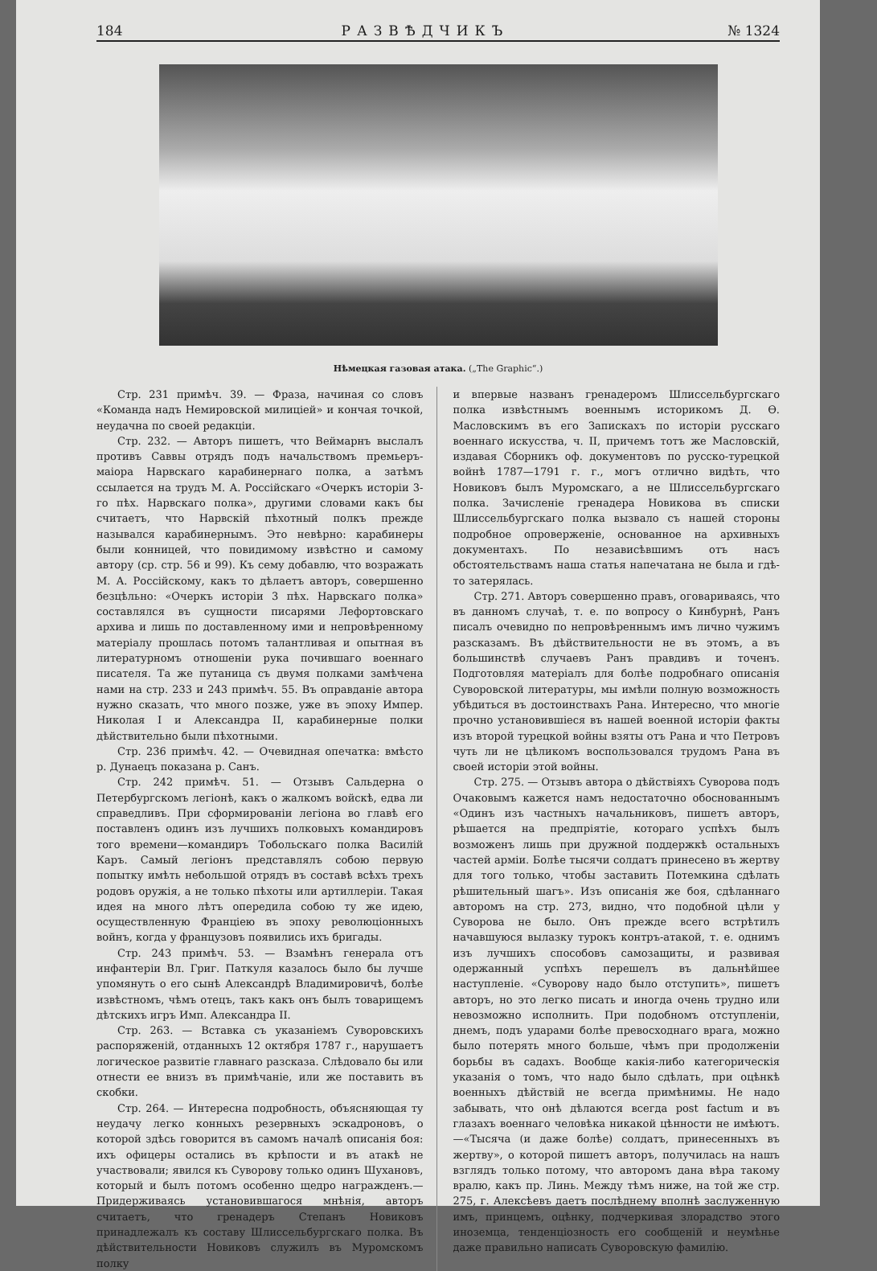184 РАЗВѢДЧИКЪ № 1324
Нѣмецкая газовая атака. („The Graphic“.)
Стр. 231 примѣч. 39. — Фраза, начиная со словъ «Команда надъ Немировской милиціей» и кончая точкой, неудачна по своей редакціи.
Стр. 232. — Авторъ пишетъ, что Веймарнъ выслалъ противъ Саввы отрядъ подъ начальствомъ премьеръ-маіора Нарвскаго карабинернаго полка, а затѣмъ ссылается на трудъ М. А. Россійскаго «Очеркъ исторіи 3-го пѣх. Нарвскаго полка», другими словами какъ бы считаетъ, что Нарвскій пѣхотный полкъ прежде назывался карабинернымъ. Это невѣрно: карабинеры были конницей, что повидимому извѣстно и самому автору (ср. стр. 56 и 99). Къ сему добавлю, что возражать М. А. Россійскому, какъ то дѣлаетъ авторъ, совершенно безцѣльно: «Очеркъ исторіи 3 пѣх. Нарвскаго полка» составлялся въ сущности писарями Лефортовскаго архива и лишь по доставленному ими и непровѣренному матеріалу прошлась потомъ талантливая и опытная въ литературномъ отношеніи рука почившаго военнаго писателя. Та же путаница съ двумя полками замѣчена нами на стр. 233 и 243 примѣч. 55. Въ оправданіе автора нужно сказать, что много позже, уже въ эпоху Импер. Николая I и Александра II, карабинерные полки дѣйствительно были пѣхотными.
Стр. 236 примѣч. 42. — Очевидная опечатка: вмѣсто р. Дунаецъ показана р. Санъ.
Стр. 242 примѣч. 51. — Отзывъ Сальдерна о Петербургскомъ легіонѣ, какъ о жалкомъ войскѣ, едва ли справедливъ. При сформированіи легіона во главѣ его поставленъ одинъ изъ лучшихъ полковыхъ командировъ того времени—командиръ Тобольскаго полка Василій Каръ. Самый легіонъ представлялъ собою первую попытку имѣть небольшой отрядъ въ составѣ всѣхъ трехъ родовъ оружія, а не только пѣхоты или артиллеріи. Такая идея на много лѣтъ опередила собою ту же идею, осуществленную Франціею въ эпоху революціонныхъ войнъ, когда у французовъ появились ихъ бригады.
Стр. 243 примѣч. 53. — Взамѣнъ генерала отъ инфантеріи Вл. Григ. Паткуля казалось было бы лучше упомянуть о его сынѣ Александрѣ Владимировичѣ, болѣе извѣстномъ, чѣмъ отецъ, такъ какъ онъ былъ товарищемъ дѣтскихъ игръ Имп. Александра II.
Стр. 263. — Вставка съ указаніемъ Суворовскихъ распоряженій, отданныхъ 12 октября 1787 г., нарушаетъ логическое развитіе главнаго разсказа. Слѣдовало бы или отнести ее внизъ въ примѣчаніе, или же поставить въ скобки.
Стр. 264. — Интересна подробность, объясняющая ту неудачу легко конныхъ резервныхъ эскадроновъ, о которой здѣсь говорится въ самомъ началѣ описанія боя: ихъ офицеры остались въ крѣпости и въ атакѣ не участвовали; явился къ Суворову только одинъ Шухановъ, который и былъ потомъ особенно щедро награжденъ.—Придерживаясь установившагося мнѣнія, авторъ считаетъ, что гренадеръ Степанъ Новиковъ принадлежалъ къ составу Шлиссельбургскаго полка. Въ дѣйствительности Новиковъ служилъ въ Муромскомъ полку
и впервые названъ гренадеромъ Шлиссельбургскаго полка извѣстнымъ военнымъ историкомъ Д. Ѳ. Масловскимъ въ его Запискахъ по исторіи русскаго военнаго искусства, ч. II, причемъ тотъ же Масловскій, издавая Сборникъ оф. документовъ по русско-турецкой войнѣ 1787—1791 г. г., могъ отлично видѣть, что Новиковъ былъ Муромскаго, а не Шлиссельбургскаго полка. Зачисленіе гренадера Новикова въ списки Шлиссельбургскаго полка вызвало съ нашей стороны подробное опроверженіе, основанное на архивныхъ документахъ. По независѣвшимъ отъ насъ обстоятельствамъ наша статья напечатана не была и гдѣ-то затерялась.
Стр. 271. Авторъ совершенно правъ, оговариваясь, что въ данномъ случаѣ, т. е. по вопросу о Кинбурнѣ, Ранъ писалъ очевидно по непровѣреннымъ имъ лично чужимъ разсказамъ. Въ дѣйствительности не въ этомъ, а въ большинствѣ случаевъ Ранъ правдивъ и точенъ. Подготовляя матеріалъ для болѣе подробнаго описанія Суворовской литературы, мы имѣли полную возможность убѣдиться въ достоинствахъ Рана. Интересно, что многіе прочно установившіеся въ нашей военной исторіи факты изъ второй турецкой войны взяты отъ Рана и что Петровъ чуть ли не цѣликомъ воспользовался трудомъ Рана въ своей исторіи этой войны.
Стр. 275. — Отзывъ автора о дѣйствіяхъ Суворова подъ Очаковымъ кажется намъ недостаточно обоснованнымъ «Одинъ изъ частныхъ начальниковъ, пишетъ авторъ, рѣшается на предпріятіе, котораго успѣхъ былъ возможенъ лишь при дружной поддержкѣ остальныхъ частей арміи. Болѣе тысячи солдатъ принесено въ жертву для того только, чтобы заставить Потемкина сдѣлать рѣшительный шагъ». Изъ описанія же боя, сдѣланнаго авторомъ на стр. 273, видно, что подобной цѣли у Суворова не было. Онъ прежде всего встрѣтилъ начавшуюся вылазку турокъ контръ-атакой, т. е. однимъ изъ лучшихъ способовъ самозащиты, и развивая одержанный успѣхъ перешелъ въ дальнѣйшее наступленіе. «Суворову надо было отступить», пишетъ авторъ, но это легко писать и иногда очень трудно или невозможно исполнить. При подобномъ отступленіи, днемъ, подъ ударами болѣе превосходнаго врага, можно было потерять много больше, чѣмъ при продолженіи борьбы въ садахъ. Вообще какія-либо категорическія указанія о томъ, что надо было сдѣлать, при оцѣнкѣ военныхъ дѣйствій не всегда примѣнимы. Не надо забывать, что онѣ дѣлаются всегда post factum и въ глазахъ военнаго человѣка никакой цѣнности не имѣютъ.—«Тысяча (и даже болѣе) солдатъ, принесенныхъ въ жертву», о которой пишетъ авторъ, получилась на нашъ взглядъ только потому, что авторомъ дана вѣра такому вралю, какъ пр. Линь. Между тѣмъ ниже, на той же стр. 275, г. Алексѣевъ даетъ послѣднему вполнѣ заслуженную имъ, принцемъ, оцѣнку, подчеркивая злорадство этого иноземца, тенденціозность его сообщеній и неумѣнье даже правильно написать Суворовскую фамилію.